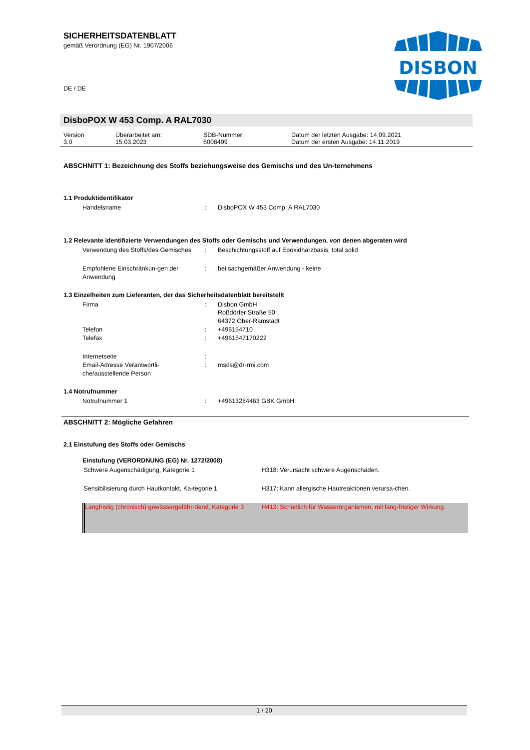DISBON
SICHERHEITSDATENBLATT
gemäß Verordnung (EG) Nr. 1907/2006
DE / DE
DisboPOX W 453 Comp. A RAL7030
| Version 3.0 | Überarbeitet am: 15.03.2023 | SDB-Nummer: 6008499 | Datum der letzten Ausgabe: 14.09.2021 Datum der ersten Ausgabe: 14.11.2019 |
ABSCHNITT 1: Bezeichnung des Stoffs beziehungsweise des Gemischs und des Un-ternehmens
1.1 Produktidentifikator
| Handelsname | : | DisboPOX W 453 Comp. A RAL7030 |
1.2 Relevante identifizierte Verwendungen des Stoffs oder Gemischs und Verwendungen, von denen abgeraten wird
| Verwendung des Stoffs/des Gemisches | : | Beschichtungsstoff auf Epoxidharzbasis, total solid |
| Empfohlene Einschränkun-gen der Anwendung | : | bei sachgemäßer Anwendung - keine |
1.3 Einzelheiten zum Lieferanten, der das Sicherheitsdatenblatt bereitstellt
| Firma | : | Disbon GmbH Roßdörfer Straße 50 64372 Ober-Ramstadt |
| Telefon | : | +496154710 |
| Telefax | : | +4961547170222 |
| Internetseite | : | |
| Email-Adresse Verantwortli-che/ausstellende Person | : | msds@dr-rmi.com |
1.4 Notrufnummer
| Notrufnummer 1 | : | +49613284463 GBK GmbH |
ABSCHNITT 2: Mögliche Gefahren
2.1 Einstufung des Stoffs oder Gemischs
Einstufung (VERORDNUNG (EG) Nr. 1272/2008)
| Schwere Augenschädigung, Kategorie 1 | H318: Verursacht schwere Augenschäden. |
| Sensibilisierung durch Hautkontakt, Ka-tegorie 1 | H317: Kann allergische Hautreaktionen verursa-chen. |
| Langfristig (chronisch) gewässergefähr-dend, Kategorie 3 | H412: Schädlich für Wasserorganismen, mit lang-fristiger Wirkung. |
1 / 20